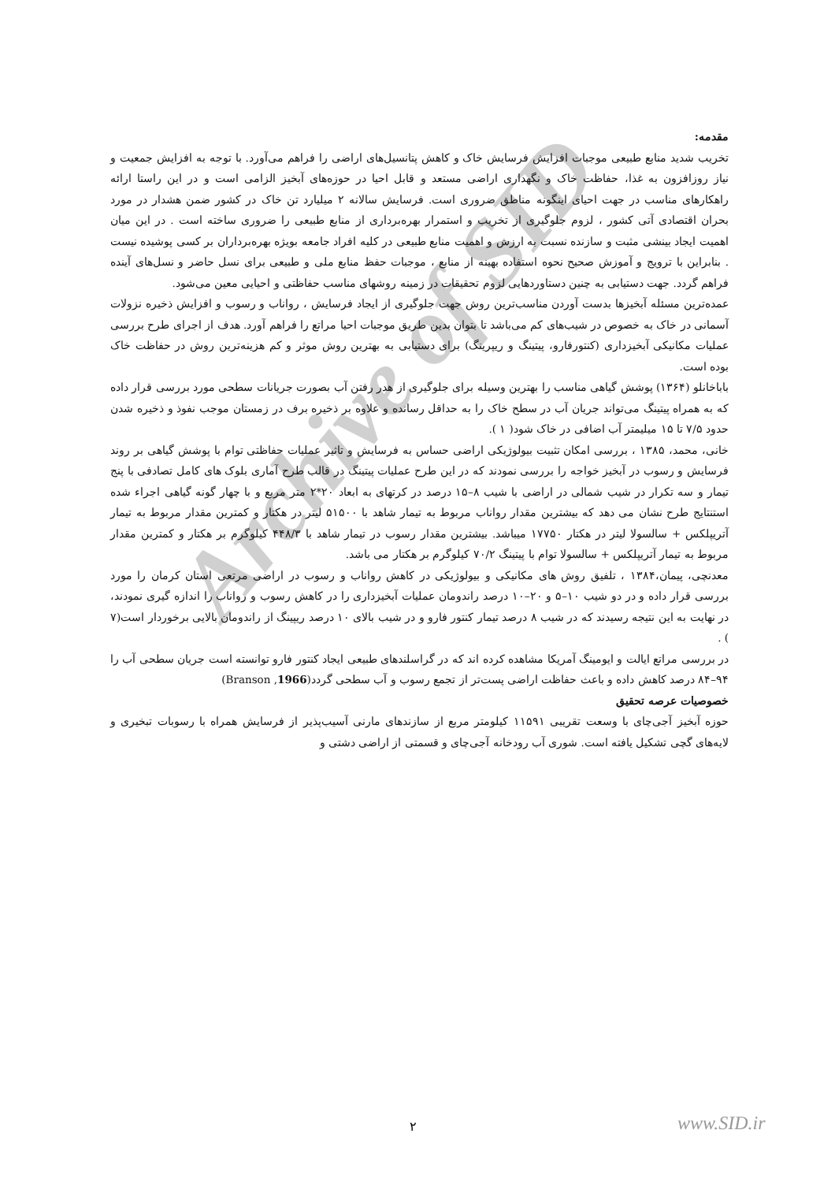Archive of SID
مقدمه:
تخریب شدید منابع طبیعی موجبات افزایش فرسایش خاک و کاهش پتانسیل‌های اراضی را فراهم می‌آورد. با توجه به افزایش جمعیت و نیاز روزافزون به غذا، حفاظت خاک و نگهداری اراضی مستعد و قابل احیا در حوزه‌های آبخیز الزامی است و در این راستا ارائه راهکارهای مناسب در جهت احیای اینگونه مناطق ضروری است. فرسایش سالانه ۲ میلیارد تن خاک در کشور ضمن هشدار در مورد بحران اقتصادی آتی کشور ، لزوم جلوگیری از تخریب و استمرار بهره‌برداری از منابع طبیعی را ضروری ساخته است . در این میان اهمیت ایجاد بینشی مثبت و سازنده نسبت به ارزش و اهمیت منابع طبیعی در کلیه افراد جامعه بویژه بهره‌برداران بر کسی پوشیده نیست . بنابراین با ترویج و آموزش صحیح نحوه استفاده بهینه از منابع ، موجبات حفظ منابع ملی و طبیعی برای نسل حاضر و نسل‌های آینده فراهم گردد. جهت دستیابی به چنین دستاوردهایی لزوم تحقیقات در زمینه روشهای مناسب حفاظتی و احیایی معین می‌شود.
عمده‌ترین مسئله آبخیزها بدست آوردن مناسب‌ترین روش جهت جلوگیری از ایجاد فرسایش ، رواناب و رسوب و افزایش ذخیره نزولات آسمانی در خاک به خصوص در شیب‌های کم می‌باشد تا بتوان بدین طریق موجبات احیا مراتع را فراهم آورد. هدف از اجرای طرح بررسی عملیات مکانیکی آبخیزداری (کنتورفارو، پیتینگ و ریپرینگ) برای دستیابی به بهترین روش موثر و کم هزینه‌ترین روش در حفاظت خاک بوده است.
باباخانلو (۱۳۶۴) پوشش گیاهی مناسب را بهترین وسیله برای جلوگیری از هدر رفتن آب بصورت جریانات سطحی مورد بررسی قرار داده که به همراه پیتینگ می‌تواند جریان آب در سطح خاک را به حداقل رسانده و علاوه بر ذخیره برف در زمستان موجب نفوذ و ذخیره شدن حدود ۷/۵ تا ۱۵ میلیمتر آب اضافی در خاک شود( ۱ ).
خانی، محمد، ۱۳۸۵ ، بررسی امکان تثبیت بیولوژیکی اراضی حساس به فرسایش و تاثیر عملیات حفاظتی توام با پوشش گیاهی بر روند فرسایش و رسوب در آبخیز خواجه را بررسی نمودند که در این طرح عملیات پیتینگ در قالب طرح آماری بلوک های کامل تصادفی با پنج تیمار و سه تکرار در شیب شمالی در اراضی با شیب ۸–۱۵ درصد در کرتهای به ابعاد ۲۰*۲ متر مربع و با چهار گونه گیاهی اجراء شده استنتایج طرح نشان می دهد که بیشترین مقدار رواناب مربوط به تیمار شاهد با ۵۱۵۰۰ لیتر در هکتار و کمترین مقدار مربوط به تیمار آتریپلکس + سالسولا لیتر در هکتار ۱۷۷۵۰ میباشد. بیشترین مقدار رسوب در تیمار شاهد با ۴۴۸/۳ کیلوگرم بر هکتار و کمترین مقدار مربوط به تیمار آتریپلکس + سالسولا توام با پیتینگ ۷۰/۲ کیلوگرم بر هکتار می باشد.
معدنچی، پیمان،۱۳۸۴ ، تلفیق روش های مکانیکی و بیولوژیکی در کاهش رواناب و رسوب در اراضی مرتعی استان کرمان را مورد بررسی قرار داده و در دو شیب ۱۰–۵ و ۲۰–۱۰ درصد راندومان عملیات آبخیزداری را در کاهش رسوب و رواناب را اندازه گیری نمودند، در نهایت به این نتیجه رسیدند که در شیب ۸ درصد تیمار کنتور فارو و در شیب بالای ۱۰ درصد ریپینگ از راندومان بالایی برخوردار است(۷ ) .
در بررسی مراتع ایالت و ایومینگ آمریکا مشاهده کرده اند که در گراسلندهای طبیعی ایجاد کنتور فارو توانسته است جریان سطحی آب را ۹۴–۸۴ درصد کاهش داده و باعث حفاظت اراضی پست‌تر از تجمع رسوب و آب سطحی گردد(1966, Branson)
خصوصیات عرصه تحقیق
حوزه آبخیز آجی‌چای با وسعت تقریبی ۱۱۵۹۱ کیلومتر مربع از سازندهای مارنی آسیب‌پذیر از فرسایش همراه با رسوبات تبخیری و لایه‌های گچی تشکیل یافته است. شوری آب رودخانه آجی‌چای و قسمتی از اراضی دشتی و
۲ www.SID.ir